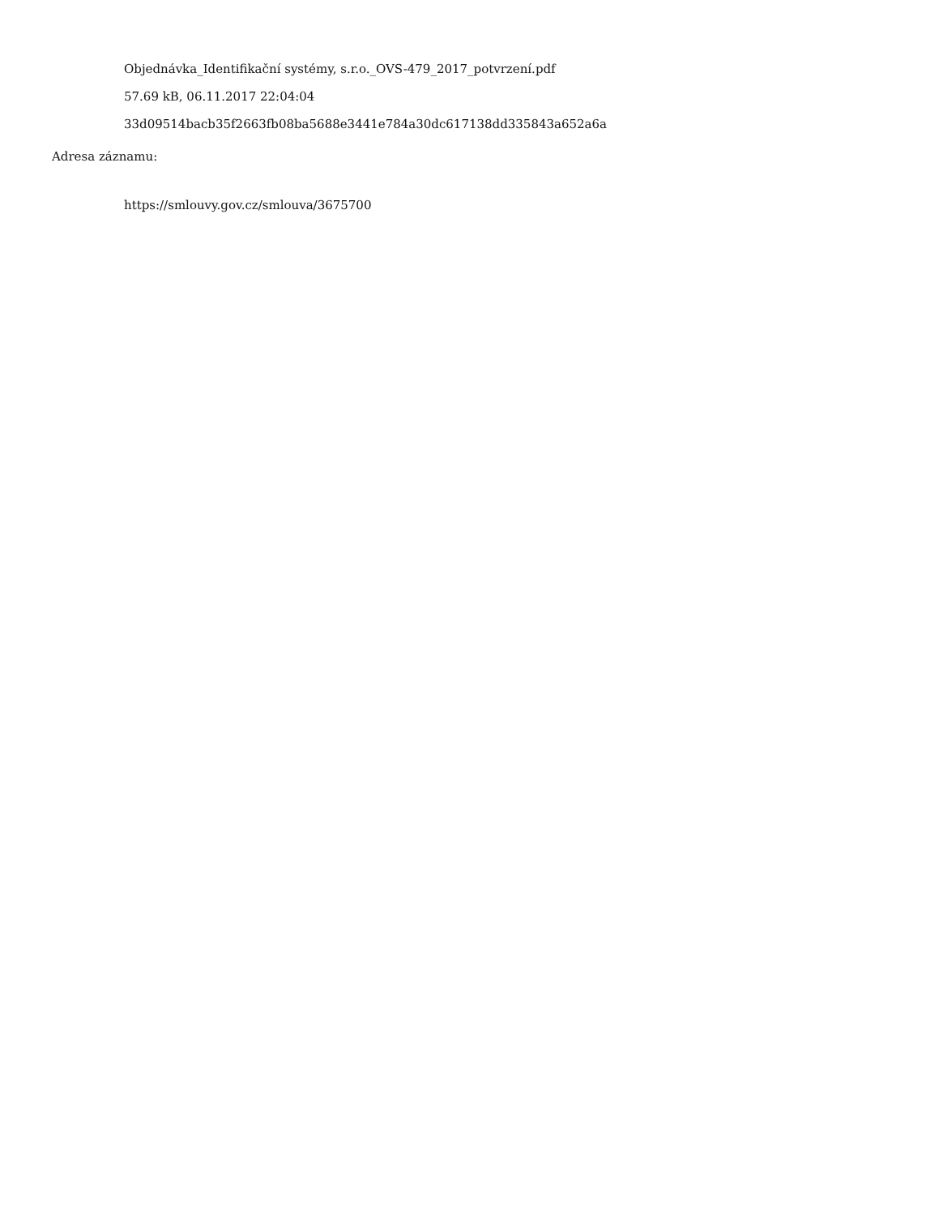Objednávka_Identifikační systémy, s.r.o._OVS-479_2017_potvrzení.pdf
57.69 kB, 06.11.2017 22:04:04
33d09514bacb35f2663fb08ba5688e3441e784a30dc617138dd335843a652a6a
Adresa záznamu:
https://smlouvy.gov.cz/smlouva/3675700